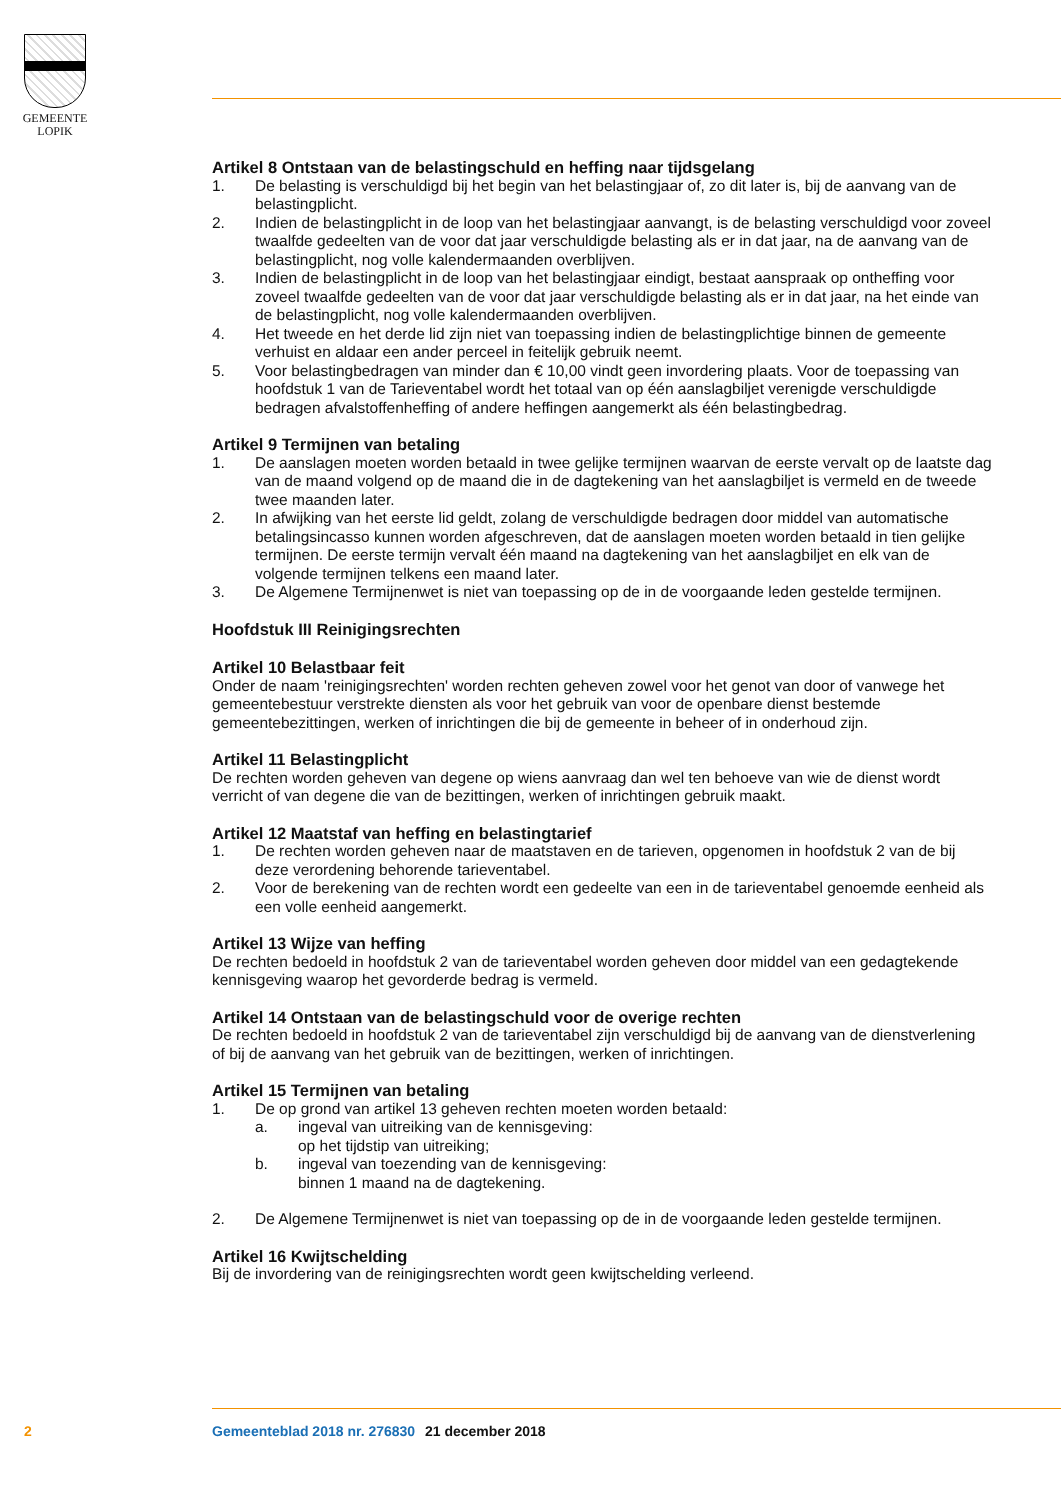GEMEENTE
LOPIK
Artikel 8 Ontstaan van de belastingschuld en heffing naar tijdsgelang
1. De belasting is verschuldigd bij het begin van het belastingjaar of, zo dit later is, bij de aanvang van de belastingplicht.
2. Indien de belastingplicht in de loop van het belastingjaar aanvangt, is de belasting verschuldigd voor zoveel twaalfde gedeelten van de voor dat jaar verschuldigde belasting als er in dat jaar, na de aanvang van de belastingplicht, nog volle kalendermaanden overblijven.
3. Indien de belastingplicht in de loop van het belastingjaar eindigt, bestaat aanspraak op ontheffing voor zoveel twaalfde gedeelten van de voor dat jaar verschuldigde belasting als er in dat jaar, na het einde van de belastingplicht, nog volle kalendermaanden overblijven.
4. Het tweede en het derde lid zijn niet van toepassing indien de belastingplichtige binnen de gemeente verhuist en aldaar een ander perceel in feitelijk gebruik neemt.
5. Voor belastingbedragen van minder dan € 10,00 vindt geen invordering plaats. Voor de toepassing van hoofdstuk 1 van de Tarieventabel wordt het totaal van op één aanslagbiljet verenigde verschuldigde bedragen afvalstoffenheffing of andere heffingen aangemerkt als één belastingbedrag.
Artikel 9 Termijnen van betaling
1. De aanslagen moeten worden betaald in twee gelijke termijnen waarvan de eerste vervalt op de laatste dag van de maand volgend op de maand die in de dagtekening van het aanslagbiljet is vermeld en de tweede twee maanden later.
2. In afwijking van het eerste lid geldt, zolang de verschuldigde bedragen door middel van automatische betalingsincasso kunnen worden afgeschreven, dat de aanslagen moeten worden betaald in tien gelijke termijnen. De eerste termijn vervalt één maand na dagtekening van het aanslagbiljet en elk van de volgende termijnen telkens een maand later.
3. De Algemene Termijnenwet is niet van toepassing op de in de voorgaande leden gestelde termijnen.
Hoofdstuk III Reinigingsrechten
Artikel 10 Belastbaar feit
Onder de naam 'reinigingsrechten' worden rechten geheven zowel voor het genot van door of vanwege het gemeentebestuur verstrekte diensten als voor het gebruik van voor de openbare dienst bestemde gemeentebezittingen, werken of inrichtingen die bij de gemeente in beheer of in onderhoud zijn.
Artikel 11 Belastingplicht
De rechten worden geheven van degene op wiens aanvraag dan wel ten behoeve van wie de dienst wordt verricht of van degene die van de bezittingen, werken of inrichtingen gebruik maakt.
Artikel 12 Maatstaf van heffing en belastingtarief
1. De rechten worden geheven naar de maatstaven en de tarieven, opgenomen in hoofdstuk 2 van de bij deze verordening behorende tarieventabel.
2. Voor de berekening van de rechten wordt een gedeelte van een in de tarieventabel genoemde eenheid als een volle eenheid aangemerkt.
Artikel 13 Wijze van heffing
De rechten bedoeld in hoofdstuk 2 van de tarieventabel worden geheven door middel van een gedagtekende kennisgeving waarop het gevorderde bedrag is vermeld.
Artikel 14 Ontstaan van de belastingschuld voor de overige rechten
De rechten bedoeld in hoofdstuk 2 van de tarieventabel zijn verschuldigd bij de aanvang van de dienstverlening of bij de aanvang van het gebruik van de bezittingen, werken of inrichtingen.
Artikel 15 Termijnen van betaling
1. De op grond van artikel 13 geheven rechten moeten worden betaald:
a. ingeval van uitreiking van de kennisgeving:
op het tijdstip van uitreiking;
b. ingeval van toezending van de kennisgeving:
binnen 1 maand na de dagtekening.
2. De Algemene Termijnenwet is niet van toepassing op de in de voorgaande leden gestelde termijnen.
Artikel 16 Kwijtschelding
Bij de invordering van de reinigingsrechten wordt geen kwijtschelding verleend.
2 Gemeenteblad 2018 nr. 276830 21 december 2018